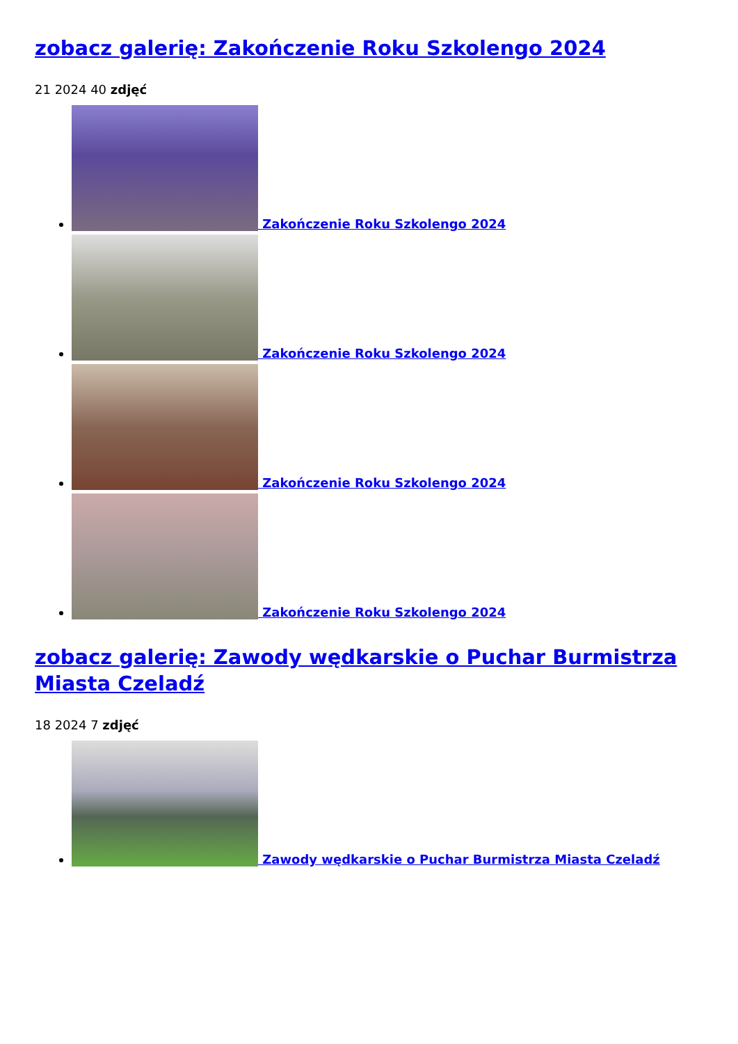zobacz galerię: Zakończenie Roku Szkolengo 2024
21 2024 40 zdjęć
Zakończenie Roku Szkolengo 2024
Zakończenie Roku Szkolengo 2024
Zakończenie Roku Szkolengo 2024
Zakończenie Roku Szkolengo 2024
zobacz galerię: Zawody wędkarskie o Puchar Burmistrza Miasta Czeladź
18 2024 7 zdjęć
Zawody wędkarskie o Puchar Burmistrza Miasta Czeladź